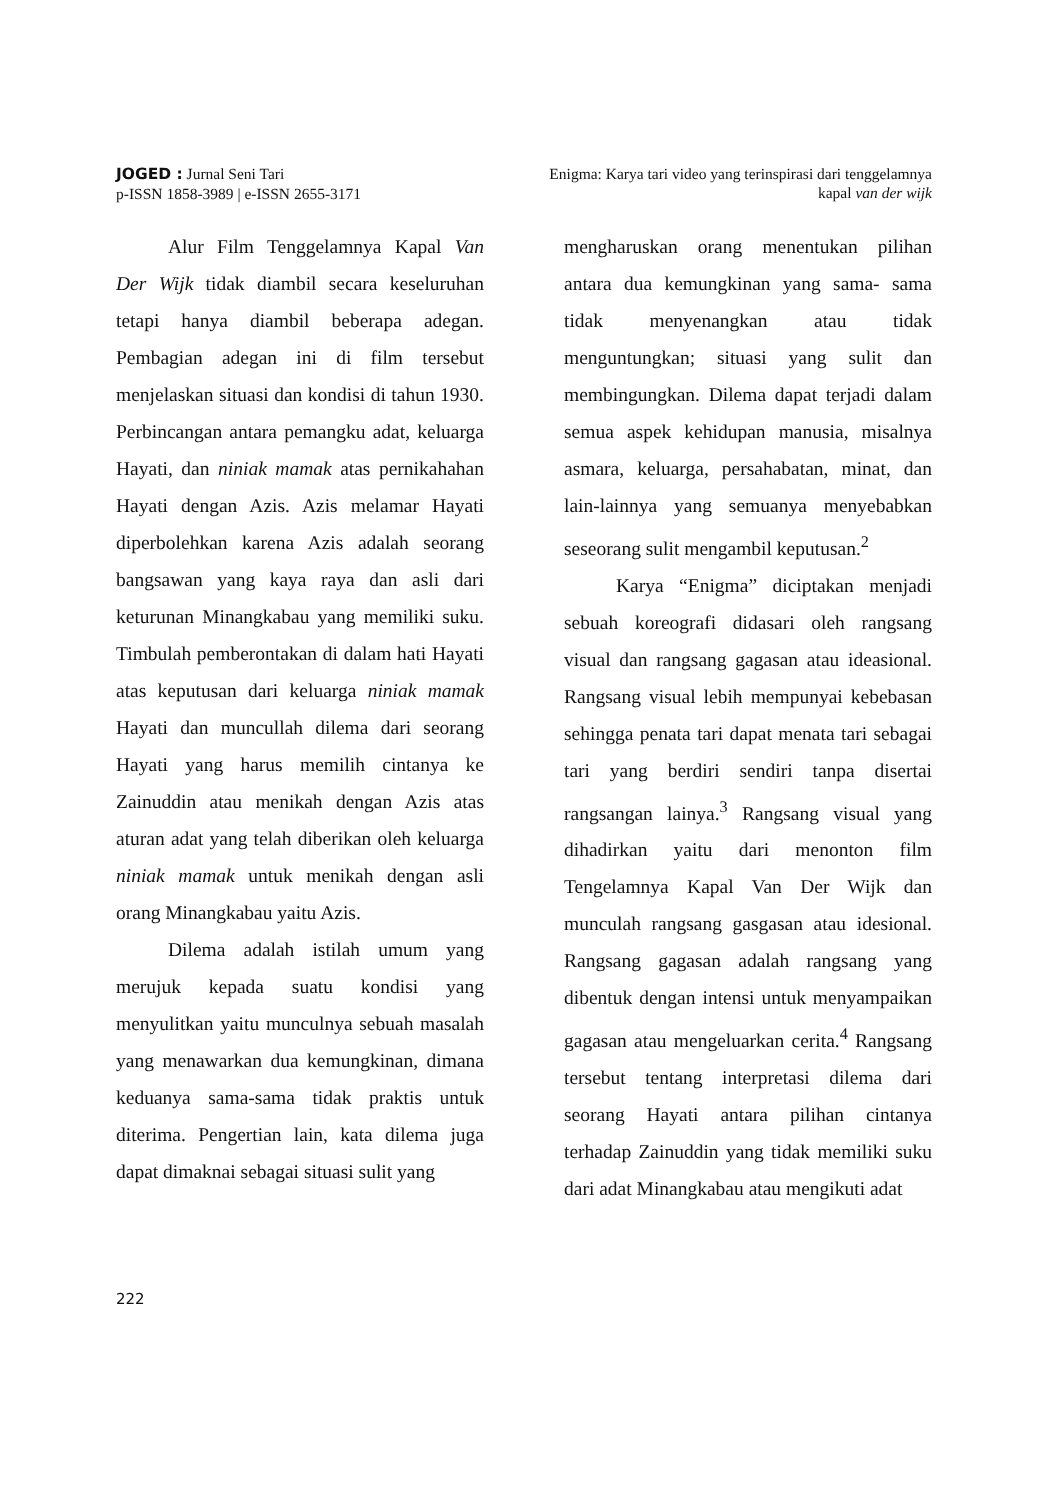JOGED : Jurnal Seni Tari
p-ISSN 1858-3989 | e-ISSN 2655-3171
Enigma: Karya tari video yang terinspirasi dari tenggelamnya
kapal van der wijk
Alur Film Tenggelamnya Kapal Van Der Wijk tidak diambil secara keseluruhan tetapi hanya diambil beberapa adegan. Pembagian adegan ini di film tersebut menjelaskan situasi dan kondisi di tahun 1930. Perbincangan antara pemangku adat, keluarga Hayati, dan niniak mamak atas pernikahahan Hayati dengan Azis. Azis melamar Hayati diperbolehkan karena Azis adalah seorang bangsawan yang kaya raya dan asli dari keturunan Minangkabau yang memiliki suku. Timbulah pemberontakan di dalam hati Hayati atas keputusan dari keluarga niniak mamak Hayati dan muncullah dilema dari seorang Hayati yang harus memilih cintanya ke Zainuddin atau menikah dengan Azis atas aturan adat yang telah diberikan oleh keluarga niniak mamak untuk menikah dengan asli orang Minangkabau yaitu Azis.
Dilema adalah istilah umum yang merujuk kepada suatu kondisi yang menyulitkan yaitu munculnya sebuah masalah yang menawarkan dua kemungkinan, dimana keduanya sama-sama tidak praktis untuk diterima. Pengertian lain, kata dilema juga dapat dimaknai sebagai situasi sulit yang
mengharuskan orang menentukan pilihan antara dua kemungkinan yang sama- sama tidak menyenangkan atau tidak menguntungkan; situasi yang sulit dan membingungkan. Dilema dapat terjadi dalam semua aspek kehidupan manusia, misalnya asmara, keluarga, persahabatan, minat, dan lain-lainnya yang semuanya menyebabkan seseorang sulit mengambil keputusan.<sup>2</sup>
Karya “Enigma” diciptakan menjadi sebuah koreografi didasari oleh rangsang visual dan rangsang gagasan atau ideasional. Rangsang visual lebih mempunyai kebebasan sehingga penata tari dapat menata tari sebagai tari yang berdiri sendiri tanpa disertai rangsangan lainya.<sup>3</sup> Rangsang visual yang dihadirkan yaitu dari menonton film Tengelamnya Kapal Van Der Wijk dan munculah rangsang gasgasan atau idesional. Rangsang gagasan adalah rangsang yang dibentuk dengan intensi untuk menyampaikan gagasan atau mengeluarkan cerita.<sup>4</sup> Rangsang tersebut tentang interpretasi dilema dari seorang Hayati antara pilihan cintanya terhadap Zainuddin yang tidak memiliki suku dari adat Minangkabau atau mengikuti adat
222